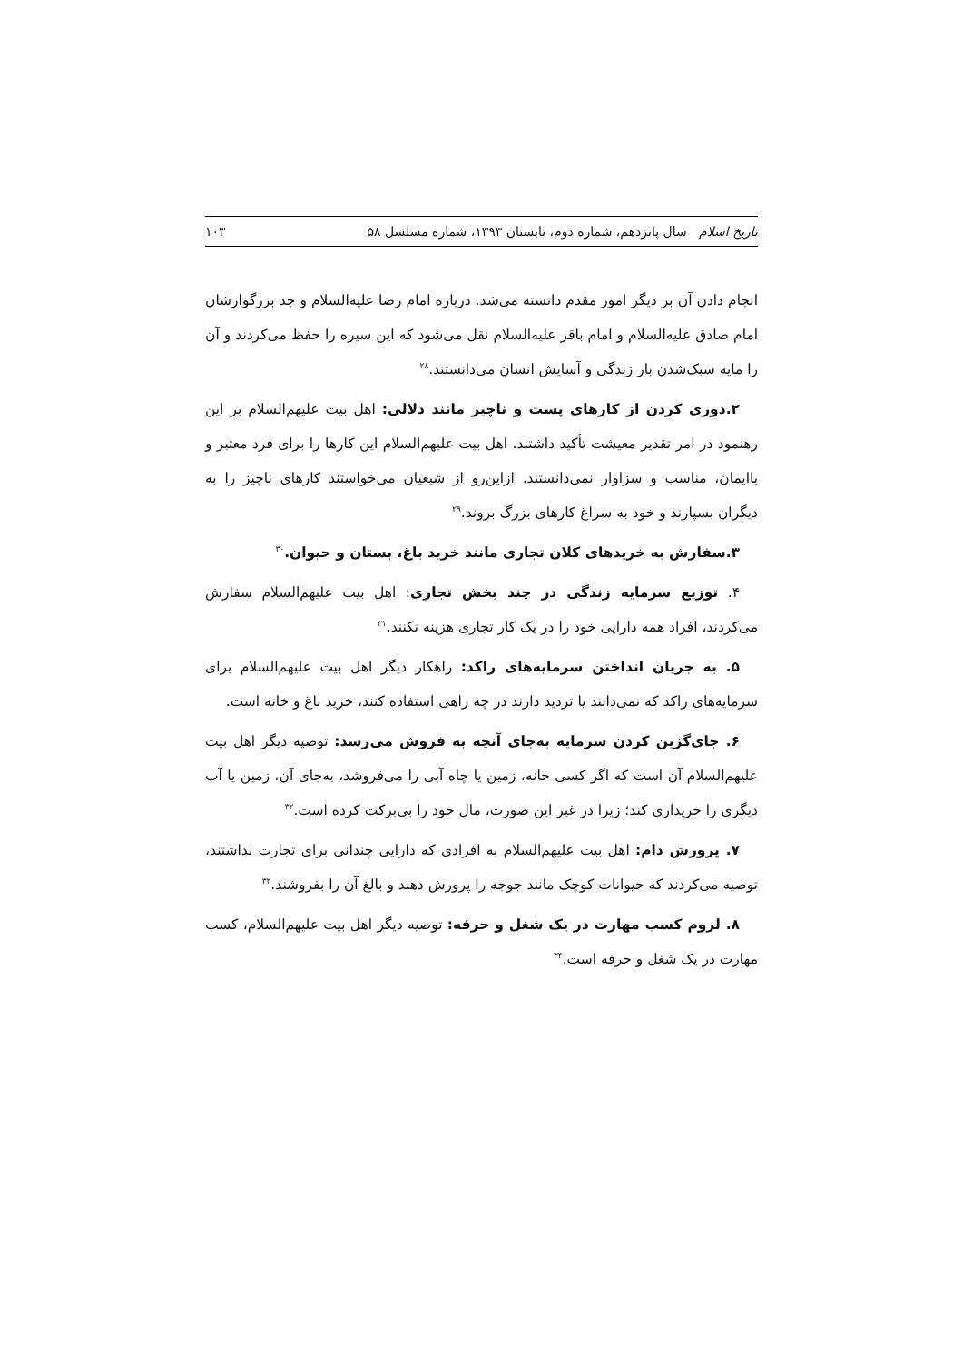تاریخ اسلام سال پانزدهم، شماره دوم، تابستان ۱۳۹۳، شماره مسلسل ۵۸ ۱۰۳
انجام دادن آن بر دیگر امور مقدم دانسته می‌شد. درباره امام رضا علیه‌السلام و جد بزرگوارشان امام صادق علیه‌السلام و امام باقر علیه‌السلام نقل می‌شود که این سیره را حفظ می‌کردند و آن را مایه سبک‌شدن بار زندگی و آسایش انسان می‌دانستند.<sup>۲۸</sup>
۲.دوری کردن از کارهای پست و ناچیز مانند دلالی: اهل بیت علیهم‌السلام بر این رهنمود در امر تقدیر معیشت تأکید داشتند. اهل بیت علیهم‌السلام این کارها را برای فرد معتبر و باایمان، مناسب و سزاوار نمی‌دانستند. ازاین‌رو از شیعیان می‌خواستند کارهای ناچیز را به دیگران بسپارند و خود به سراغ کارهای بزرگ بروند.<sup>۲۹</sup>
۳.سفارش به خریدهای کلان تجاری مانند خرید باغ، بستان و حیوان.<sup>۳۰</sup>
۴. توزیع سرمایه زندگی در چند بخش تجاری: اهل بیت علیهم‌السلام سفارش می‌کردند، افراد همه دارایی خود را در یک کار تجاری هزینه نکنند.<sup>۳۱</sup>
۵. به جریان انداختن سرمایه‌های راکد: راهکار دیگر اهل بیت علیهم‌السلام برای سرمایه‌های راکد که نمی‌دانند یا تردید دارند در چه راهی استفاده کنند، خرید باغ و خانه است.
۶. جای‌گزین کردن سرمایه به‌جای آنچه به فروش می‌رسد: توصیه دیگر اهل بیت علیهم‌السلام آن است که اگر کسی خانه، زمین یا چاه آبی را می‌فروشد، به‌جای آن، زمین یا آب دیگری را خریداری کند؛ زیرا در غیر این صورت، مال خود را بی‌برکت کرده است.<sup>۳۲</sup>
۷. پرورش دام: اهل بیت علیهم‌السلام به افرادی که دارایی چندانی برای تجارت نداشتند، توصیه می‌کردند که حیوانات کوچک مانند جوجه را پرورش دهند و بالغ آن را بفروشند.<sup>۳۳</sup>
۸. لزوم کسب مهارت در یک شغل و حرفه: توصیه دیگر اهل بیت علیهم‌السلام، کسب مهارت در یک شغل و حرفه است.<sup>۳۴</sup>